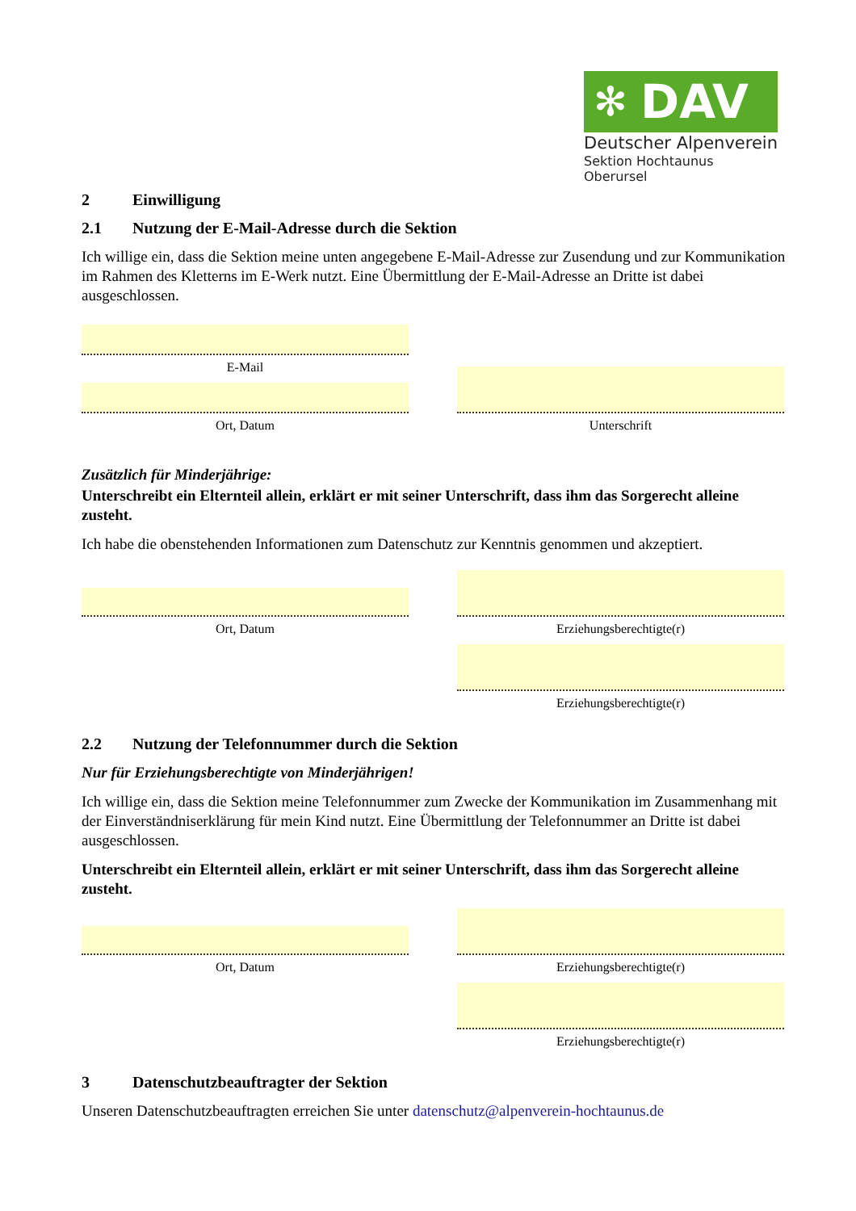✻ DAV
Deutscher Alpenverein
Sektion Hochtaunus Oberursel
2 Einwilligung
2.1 Nutzung der E-Mail-Adresse durch die Sektion
Ich willige ein, dass die Sektion meine unten angegebene E-Mail-Adresse zur Zusendung und zur Kommunikation im Rahmen des Kletterns im E-Werk nutzt. Eine Übermittlung der E-Mail-Adresse an Dritte ist dabei ausgeschlossen.
E-Mail
Ort, Datum
Unterschrift
Zusätzlich für Minderjährige:
Unterschreibt ein Elternteil allein, erklärt er mit seiner Unterschrift, dass ihm das Sorgerecht alleine zusteht.
Ich habe die obenstehenden Informationen zum Datenschutz zur Kenntnis genommen und akzeptiert.
Ort, Datum
Erziehungsberechtigte(r)
Erziehungsberechtigte(r)
2.2 Nutzung der Telefonnummer durch die Sektion
Nur für Erziehungsberechtigte von Minderjährigen!
Ich willige ein, dass die Sektion meine Telefonnummer zum Zwecke der Kommunikation im Zusammenhang mit der Einverständniserklärung für mein Kind nutzt. Eine Übermittlung der Telefonnummer an Dritte ist dabei ausgeschlossen.
Unterschreibt ein Elternteil allein, erklärt er mit seiner Unterschrift, dass ihm das Sorgerecht alleine zusteht.
Ort, Datum
Erziehungsberechtigte(r)
Erziehungsberechtigte(r)
3 Datenschutzbeauftragter der Sektion
Unseren Datenschutzbeauftragten erreichen Sie unter datenschutz@alpenverein-hochtaunus.de